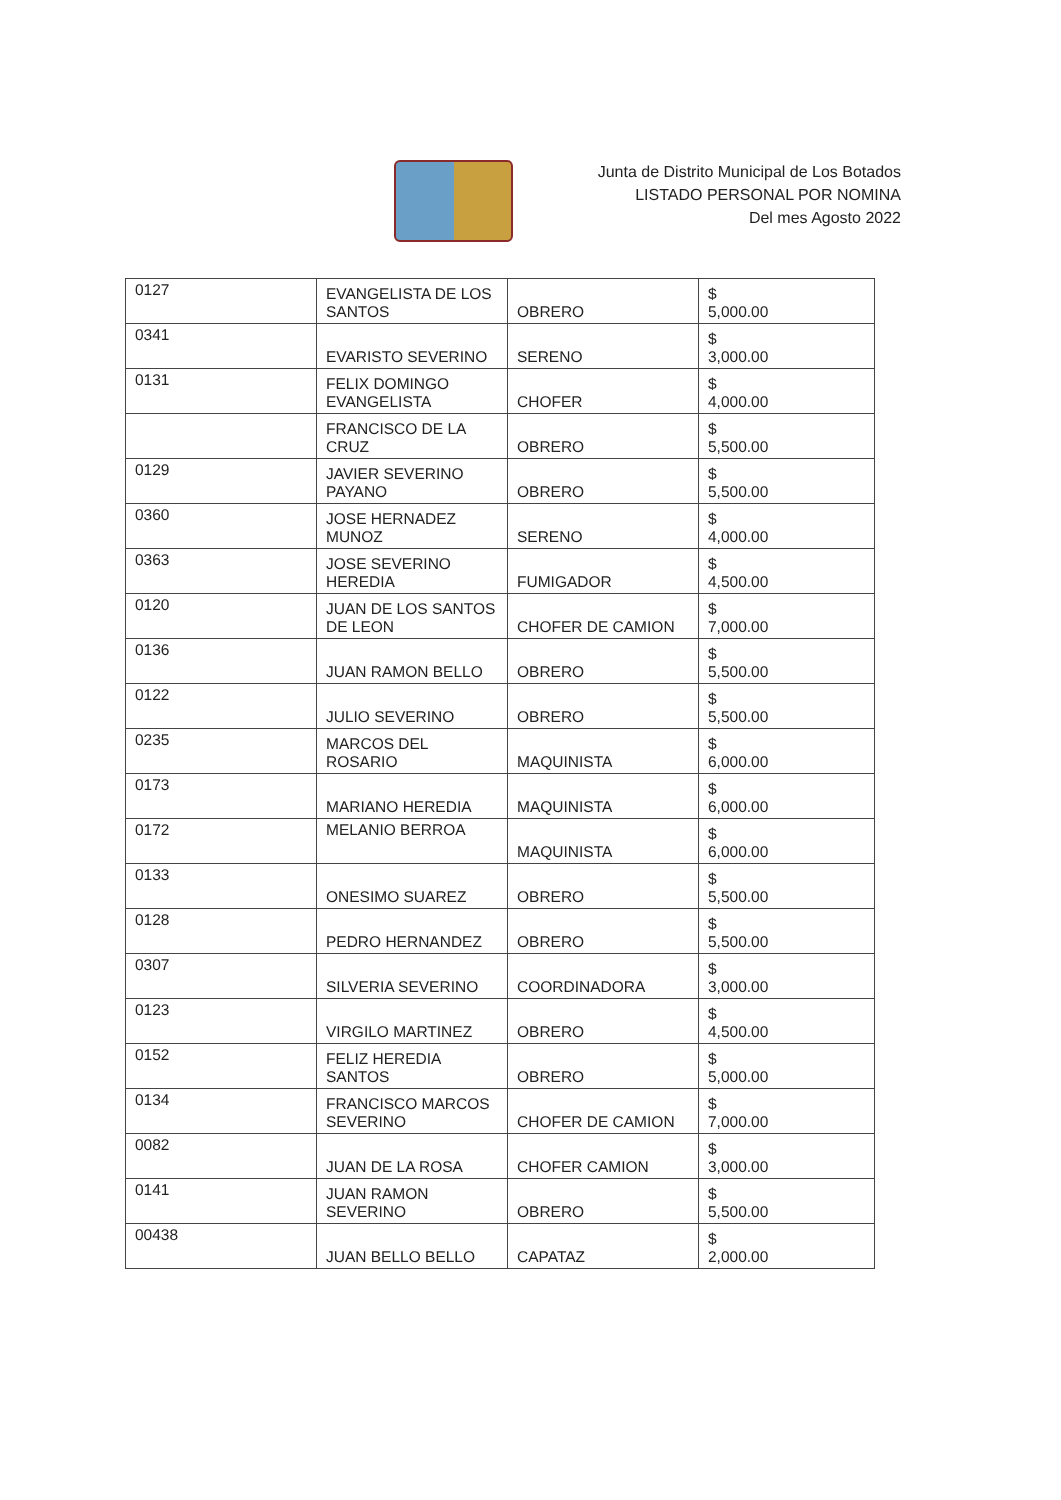Junta de Distrito Municipal de Los Botados
LISTADO PERSONAL POR NOMINA
Del mes Agosto 2022
| 0127 | EVANGELISTA DE LOS SANTOS | OBRERO | $ 5,000.00 |
| 0341 | EVARISTO SEVERINO | SERENO | $ 3,000.00 |
| 0131 | FELIX DOMINGO EVANGELISTA | CHOFER | $ 4,000.00 |
| | FRANCISCO DE LA CRUZ | OBRERO | $ 5,500.00 |
| 0129 | JAVIER SEVERINO PAYANO | OBRERO | $ 5,500.00 |
| 0360 | JOSE HERNADEZ MUNOZ | SERENO | $ 4,000.00 |
| 0363 | JOSE SEVERINO HEREDIA | FUMIGADOR | $ 4,500.00 |
| 0120 | JUAN DE LOS SANTOS DE LEON | CHOFER DE CAMION | $ 7,000.00 |
| 0136 | JUAN RAMON BELLO | OBRERO | $ 5,500.00 |
| 0122 | JULIO SEVERINO | OBRERO | $ 5,500.00 |
| 0235 | MARCOS DEL ROSARIO | MAQUINISTA | $ 6,000.00 |
| 0173 | MARIANO HEREDIA | MAQUINISTA | $ 6,000.00 |
| 0172 | MELANIO BERROA | MAQUINISTA | $ 6,000.00 |
| 0133 | ONESIMO SUAREZ | OBRERO | $ 5,500.00 |
| 0128 | PEDRO HERNANDEZ | OBRERO | $ 5,500.00 |
| 0307 | SILVERIA SEVERINO | COORDINADORA | $ 3,000.00 |
| 0123 | VIRGILO MARTINEZ | OBRERO | $ 4,500.00 |
| 0152 | FELIZ HEREDIA SANTOS | OBRERO | $ 5,000.00 |
| 0134 | FRANCISCO MARCOS SEVERINO | CHOFER DE CAMION | $ 7,000.00 |
| 0082 | JUAN DE LA ROSA | CHOFER CAMION | $ 3,000.00 |
| 0141 | JUAN RAMON SEVERINO | OBRERO | $ 5,500.00 |
| 00438 | JUAN BELLO BELLO | CAPATAZ | $ 2,000.00 |